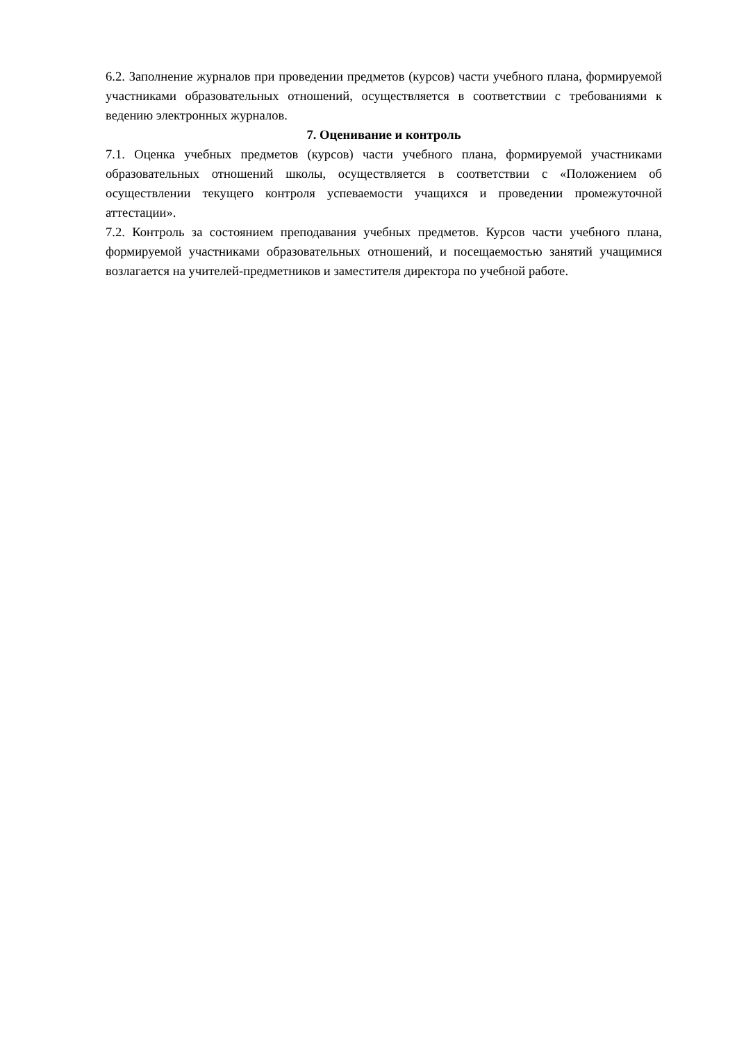6.2. Заполнение журналов при проведении предметов (курсов) части учебного плана, формируемой участниками образовательных отношений, осуществляется в соответствии с требованиями к ведению электронных журналов.
7. Оценивание и контроль
7.1. Оценка учебных предметов (курсов) части учебного плана, формируемой участниками образовательных отношений школы, осуществляется в соответствии с «Положением об осуществлении текущего контроля успеваемости учащихся и проведении промежуточной аттестации».
7.2. Контроль за состоянием преподавания учебных предметов. Курсов части учебного плана, формируемой участниками образовательных отношений, и посещаемостью занятий учащимися возлагается на учителей-предметников и заместителя директора по учебной работе.